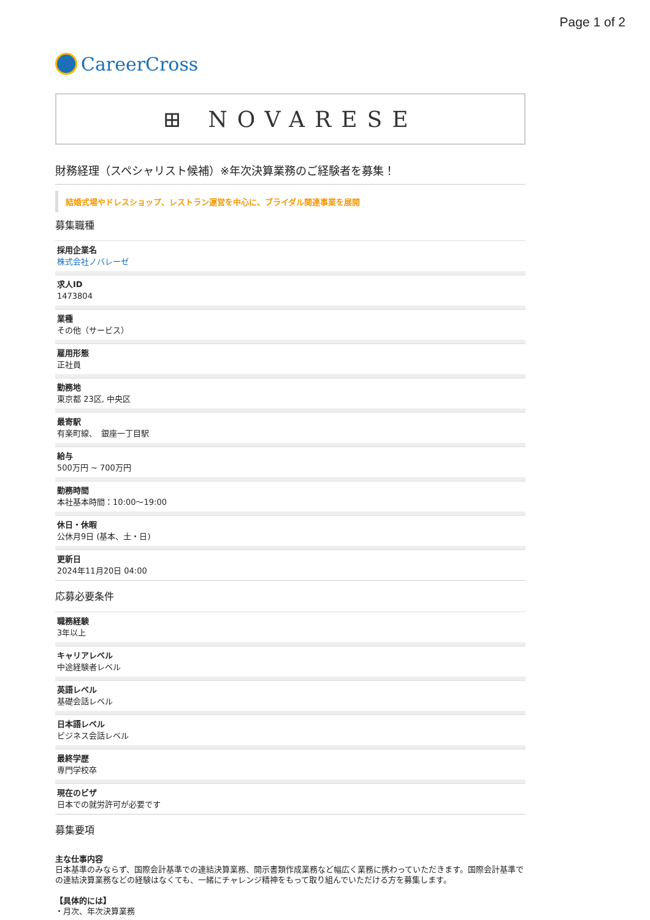Page 1 of 2
CareerCross
⊞ NOVARESE
財務経理（スペシャリスト候補）※年次決算業務のご経験者を募集！
結婚式場やドレスショップ、レストラン運営を中心に、ブライダル関連事業を展開
募集職種
採用企業名
株式会社ノバレーゼ
求人ID
1473804
業種
その他（サービス）
雇用形態
正社員
勤務地
東京都 23区, 中央区
最寄駅
有楽町線、　銀座一丁目駅
給与
500万円 ~ 700万円
勤務時間
本社基本時間：10:00〜19:00
休日・休暇
公休月9日 (基本、土・日)
更新日
2024年11月20日 04:00
応募必要条件
職務経験
3年以上
キャリアレベル
中途経験者レベル
英語レベル
基礎会話レベル
日本語レベル
ビジネス会話レベル
最終学歴
専門学校卒
現在のビザ
日本での就労許可が必要です
募集要項
主な仕事内容
日本基準のみならず、国際会計基準での連結決算業務、開示書類作成業務など幅広く業務に携わっていただきます。国際会計基準での連結決算業務などの経験はなくても、一緒にチャレンジ精神をもって取り組んでいただける方を募集します。
【具体的には】
・月次、年次決算業務